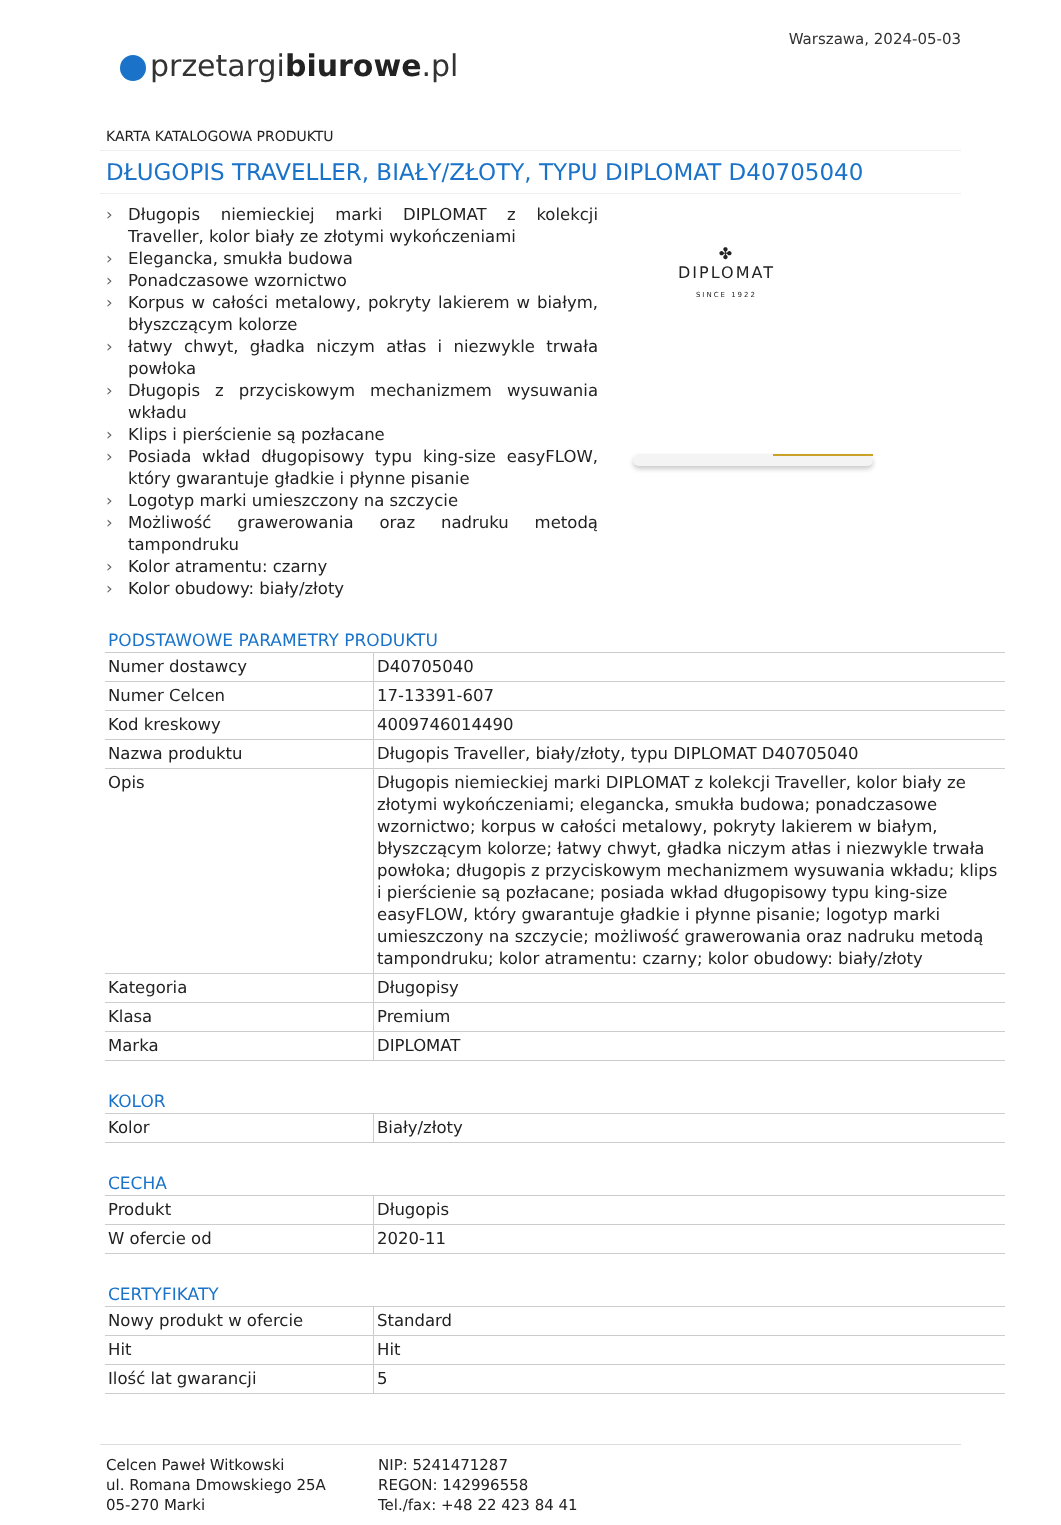Warszawa, 2024-05-03
przetargibiurowe.pl
KARTA KATALOGOWA PRODUKTU
DŁUGOPIS TRAVELLER, BIAŁY/ZŁOTY, TYPU DIPLOMAT D40705040
› Długopis niemieckiej marki DIPLOMAT z kolekcji Traveller, kolor biały ze złotymi wykończeniami
› Elegancka, smukła budowa
› Ponadczasowe wzornictwo
› Korpus w całości metalowy, pokryty lakierem w białym, błyszczącym kolorze
› łatwy chwyt, gładka niczym atłas i niezwykle trwała powłoka
› Długopis z przyciskowym mechanizmem wysuwania wkładu
› Klips i pierścienie są pozłacane
› Posiada wkład długopisowy typu king-size easyFLOW, który gwarantuje gładkie i płynne pisanie
› Logotyp marki umieszczony na szczycie
› Możliwość grawerowania oraz nadruku metodą tampondruku
› Kolor atramentu: czarny
› Kolor obudowy: biały/złoty
✤
DIPLOMAT
SINCE 1922
PODSTAWOWE PARAMETRY PRODUKTU
| Numer dostawcy | D40705040 |
| Numer Celcen | 17-13391-607 |
| Kod kreskowy | 4009746014490 |
| Nazwa produktu | Długopis Traveller, biały/złoty, typu DIPLOMAT D40705040 |
| Opis | Długopis niemieckiej marki DIPLOMAT z kolekcji Traveller, kolor biały ze złotymi wykończeniami; elegancka, smukła budowa; ponadczasowe wzornictwo; korpus w całości metalowy, pokryty lakierem w białym, błyszczącym kolorze; łatwy chwyt, gładka niczym atłas i niezwykle trwała powłoka; długopis z przyciskowym mechanizmem wysuwania wkładu; klips i pierścienie są pozłacane; posiada wkład długopisowy typu king-size easyFLOW, który gwarantuje gładkie i płynne pisanie; logotyp marki umieszczony na szczycie; możliwość grawerowania oraz nadruku metodą tampondruku; kolor atramentu: czarny; kolor obudowy: biały/złoty |
| Kategoria | Długopisy |
| Klasa | Premium |
| Marka | DIPLOMAT |
KOLOR
| Kolor | Biały/złoty |
CECHA
| Produkt | Długopis |
| W ofercie od | 2020-11 |
CERTYFIKATY
| Nowy produkt w ofercie | Standard |
| Hit | Hit |
| Ilość lat gwarancji | 5 |
Celcen Paweł Witkowski
ul. Romana Dmowskiego 25A
05-270 Marki
NIP: 5241471287
REGON: 142996558
Tel./fax: +48 22 423 84 41